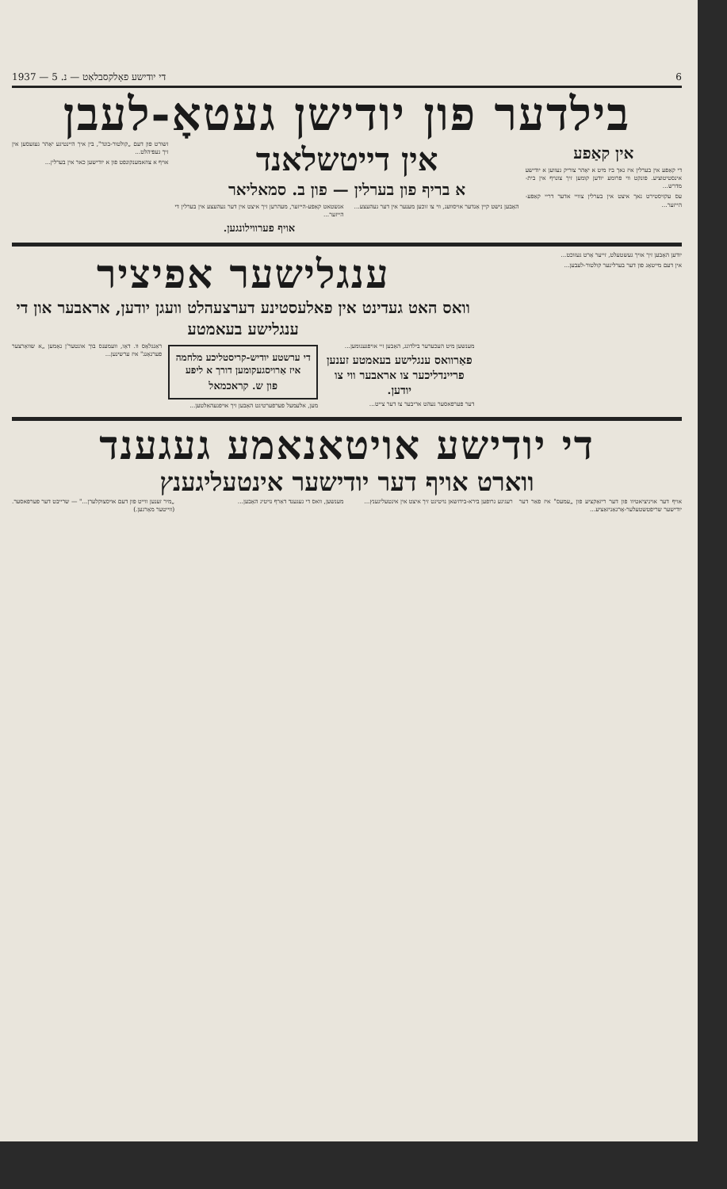6 די יודישע פאָלקסבלאַט — נ. 5 — 1937
בילדער פון יודישן געטאָ-לעבן
אין קאַפע
די קאַפע אין בערלין איז נאך ביז מיט א יאָהר צוריק געווען א יודישע אינסטיטוציע. פונקט ווי פרומע יודען קומען זיך צונויף אין בית-מדרש...
עס עקזיסטירט נאך איצט אין בערלין צוויי אדער דריי קאַפע-הייזער...
אין דייטשלאנד
א בריף פון בערלין — פון ב. סמאליאר
האָבען נישט קיין אַנדער אויסוועג, ווי צו זוכען מענער אין דער געהעצע...
אנשטאט קאַפע-הייזער, מעהרען זיך איצט אין דער געהעצע אין בערלין די הייזער...
אויף פערווילונגען.
זשורט פון דעם „קולטור-בונד", בין איך היינטיגע יאָהר געזעסען אין זיך געפיהלט...
אויף א צוזאמענקונפט פון א יודישען כאר אין בערלין...
יודען האָבען זיך אויך געשטעלט, זייער אָרט געזוכט...
אין דעם מייטאָג פון דער בערלינער קולטור-לעבען...
ענגלישער אפיציר
וואס האט געדינט אין פאלעסטינע דערצעהלט וועגן יודען, אראבער און די ענגלישע בעאמטע
מענשען מיט העכערער בילדונג, האָבען זיי אויפגענומען...
פאַרוואס ענגלישע בעאמטע זענען פריינדליכער צו אראבער ווי צו יודען.
דער פערפאסער געהט אריבער צו דער צייט...
די ערשטע יודיש-קריסטליכע מלחמה איז אַרויסגעקומען דורך א ליפע
פון ש. קראכמאל
מען, אלעמעל פערפערטיגט האָבען זיך אויפגעהאַלטען...
ראַנגלאָס וו. דאָו, וועמענס בוך אונטער'ן נאָמען „א שוואָרצער פערנאָנג" איז ערשינען...
די יודישע אויטאנאמע געגענד
ווארט אויף דער יודישער אינטעליגענץ
אויף דער אויניציאטיוו פון דער ריזאַקציע פון „עמעס" איז פאַר דער יודישער שריפטשטעלער-אָרגאַניזאַציע...
רעגיגע גרופען בירא-בידזשאן נויטיגט זיך איצט אין אינטעליגענץ...
מענשען, וואס די געגענד דאַרף נויטיג האָבען...
„מיר זענען ווייט פון דעם אויסצוקלערן..." — שרייבט דער פערפאסער. (ווייטער מאָרגען.)